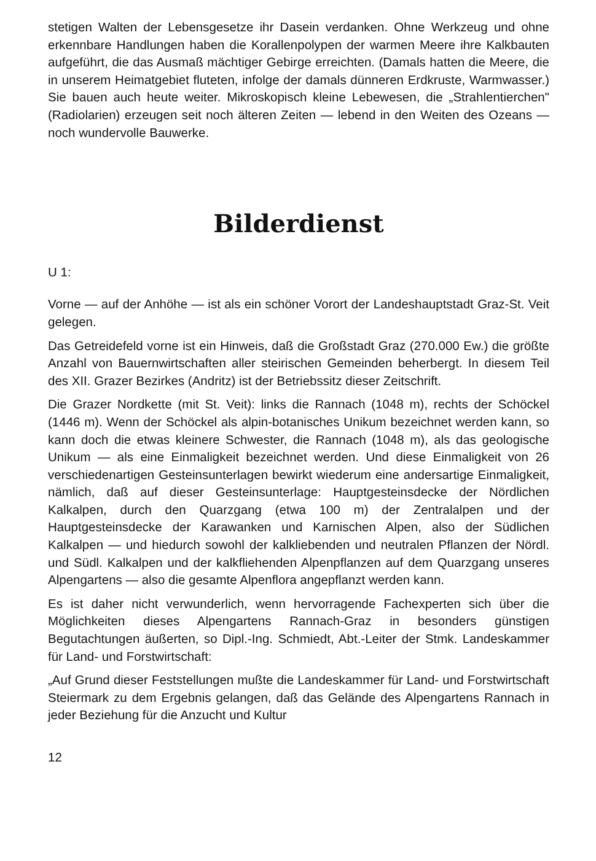stetigen Walten der Lebensgesetze ihr Dasein verdanken. Ohne Werkzeug und ohne erkennbare Handlungen haben die Korallenpolypen der warmen Meere ihre Kalkbauten aufgeführt, die das Ausmaß mächtiger Gebirge erreichten. (Damals hatten die Meere, die in unserem Heimatgebiet fluteten, infolge der damals dünneren Erdkruste, Warmwasser.) Sie bauen auch heute weiter. Mikroskopisch kleine Lebewesen, die „Strahlentierchen" (Radiolarien) erzeugen seit noch älteren Zeiten — lebend in den Weiten des Ozeans — noch wundervolle Bauwerke.
Bilderdienst
U 1:
Vorne — auf der Anhöhe — ist als ein schöner Vorort der Landeshauptstadt Graz-St. Veit gelegen.
Das Getreidefeld vorne ist ein Hinweis, daß die Großstadt Graz (270.000 Ew.) die größte Anzahl von Bauernwirtschaften aller steirischen Gemeinden beherbergt. In diesem Teil des XII. Grazer Bezirkes (Andritz) ist der Betriebssitz dieser Zeitschrift.
Die Grazer Nordkette (mit St. Veit): links die Rannach (1048 m), rechts der Schöckel (1446 m). Wenn der Schöckel als alpin-botanisches Unikum bezeichnet werden kann, so kann doch die etwas kleinere Schwester, die Rannach (1048 m), als das geologische Unikum — als eine Einmaligkeit bezeichnet werden. Und diese Einmaligkeit von 26 verschiedenartigen Gesteinsunterlagen bewirkt wiederum eine andersartige Einmaligkeit, nämlich, daß auf dieser Gesteinsunterlage: Hauptgesteinsdecke der Nördlichen Kalkalpen, durch den Quarzgang (etwa 100 m) der Zentralalpen und der Hauptgesteinsdecke der Karawanken und Karnischen Alpen, also der Südlichen Kalkalpen — und hiedurch sowohl der kalkliebenden und neutralen Pflanzen der Nördl. und Südl. Kalkalpen und der kalkfliehenden Alpenpflanzen auf dem Quarzgang unseres Alpengartens — also die gesamte Alpenflora angepflanzt werden kann.
Es ist daher nicht verwunderlich, wenn hervorragende Fachexperten sich über die Möglichkeiten dieses Alpengartens Rannach-Graz in besonders günstigen Begutachtungen äußerten, so Dipl.-Ing. Schmiedt, Abt.-Leiter der Stmk. Landeskammer für Land- und Forstwirtschaft:
„Auf Grund dieser Feststellungen mußte die Landeskammer für Land- und Forstwirtschaft Steiermark zu dem Ergebnis gelangen, daß das Gelände des Alpengartens Rannach in jeder Beziehung für die Anzucht und Kultur
12